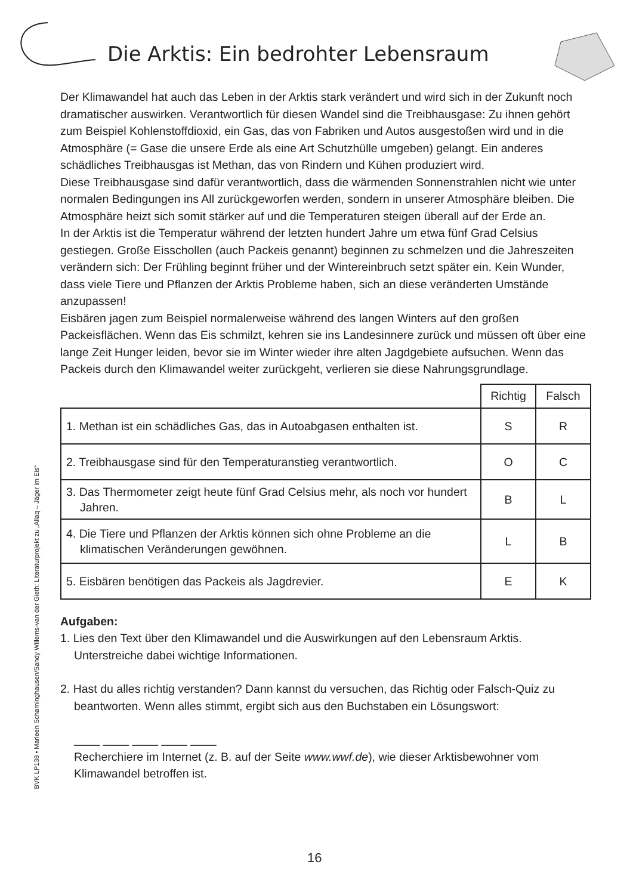Die Arktis: Ein bedrohter Lebensraum
Der Klimawandel hat auch das Leben in der Arktis stark verändert und wird sich in der Zukunft noch dramatischer auswirken. Verantwortlich für diesen Wandel sind die Treibhaus­gase: Zu ihnen gehört zum Beispiel Kohlenstoffdioxid, ein Gas, das von Fabriken und Autos ausgestoßen wird und in die Atmosphäre (= Gase die unsere Erde als eine Art Schutzhülle umgeben) gelangt. Ein anderes schädliches Treibhausgas ist Methan, das von Rindern und Kühen produziert wird.
Diese Treibhausgase sind dafür verantwortlich, dass die wärmenden Sonnenstrahlen nicht wie unter normalen Bedingungen ins All zurückgeworfen werden, sondern in unserer Atmo­sphäre bleiben. Die Atmosphäre heizt sich somit stärker auf und die Temperaturen steigen überall auf der Erde an.
In der Arktis ist die Temperatur während der letzten hundert Jahre um etwa fünf Grad Celsius gestiegen. Große Eisschollen (auch Packeis genannt) beginnen zu schmelzen und die Jahreszeiten verändern sich: Der Frühling beginnt früher und der Wintereinbruch setzt später ein. Kein Wunder, dass viele Tiere und Pflanzen der Arktis Probleme haben, sich an diese veränderten Umstände anzupassen!
Eisbären jagen zum Beispiel normalerweise während des langen Winters auf den großen Packeisflächen. Wenn das Eis schmilzt, kehren sie ins Landesinnere zurück und müssen oft über eine lange Zeit Hunger leiden, bevor sie im Winter wieder ihre alten Jagdgebiete aufsuchen. Wenn das Packeis durch den Klimawandel weiter zurückgeht, verlieren sie diese Nahrungsgrundlage.
| | Richtig | Falsch |
| 1. Methan ist ein schädliches Gas, das in Autoabgasen enthalten ist. | S | R |
| 2. Treibhausgase sind für den Temperaturanstieg verantwortlich. | O | C |
| 3. Das Thermometer zeigt heute fünf Grad Celsius mehr, als noch vor hundert Jahren. | B | L |
| 4. Die Tiere und Pflanzen der Arktis können sich ohne Probleme an die klimatischen Veränderungen gewöhnen. | L | B |
| 5. Eisbären benötigen das Packeis als Jagdrevier. | E | K |
Aufgaben:
1. Lies den Text über den Klimawandel und die Auswirkungen auf den Lebensraum Arktis. Unterstreiche dabei wichtige Informationen.
2. Hast du alles richtig verstanden? Dann kannst du versuchen, das Richtig oder Falsch-Quiz zu beantworten. Wenn alles stimmt, ergibt sich aus den Buchstaben ein Lösungswort:
____ ____ ____ ____ ____
Recherchiere im Internet (z. B. auf der Seite www.wwf.de), wie dieser Arktisbewohner vom Klimawandel betroffen ist.
BVK LP138 • Marleen Scharninghausen/Sandy Willems-van der Gieth: Literaturprojekt zu „Allaq – Jäger im Eis“
16